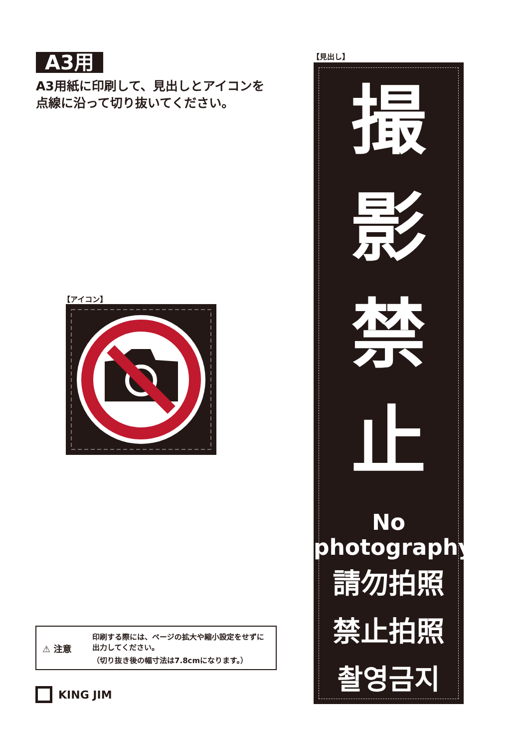A3用
A3用紙に印刷して、見出しとアイコンを
点線に沿って切り抜いてください。
【アイコン】
⚠ 注意
印刷する際には、ページの拡大や縮小設定をせずに
出力してください。
（切り抜き後の幅寸法は7.8cmになります。）
KING JIM
【見出し】
撮
影
禁
止
No
photography
請勿拍照
禁止拍照
촬영금지